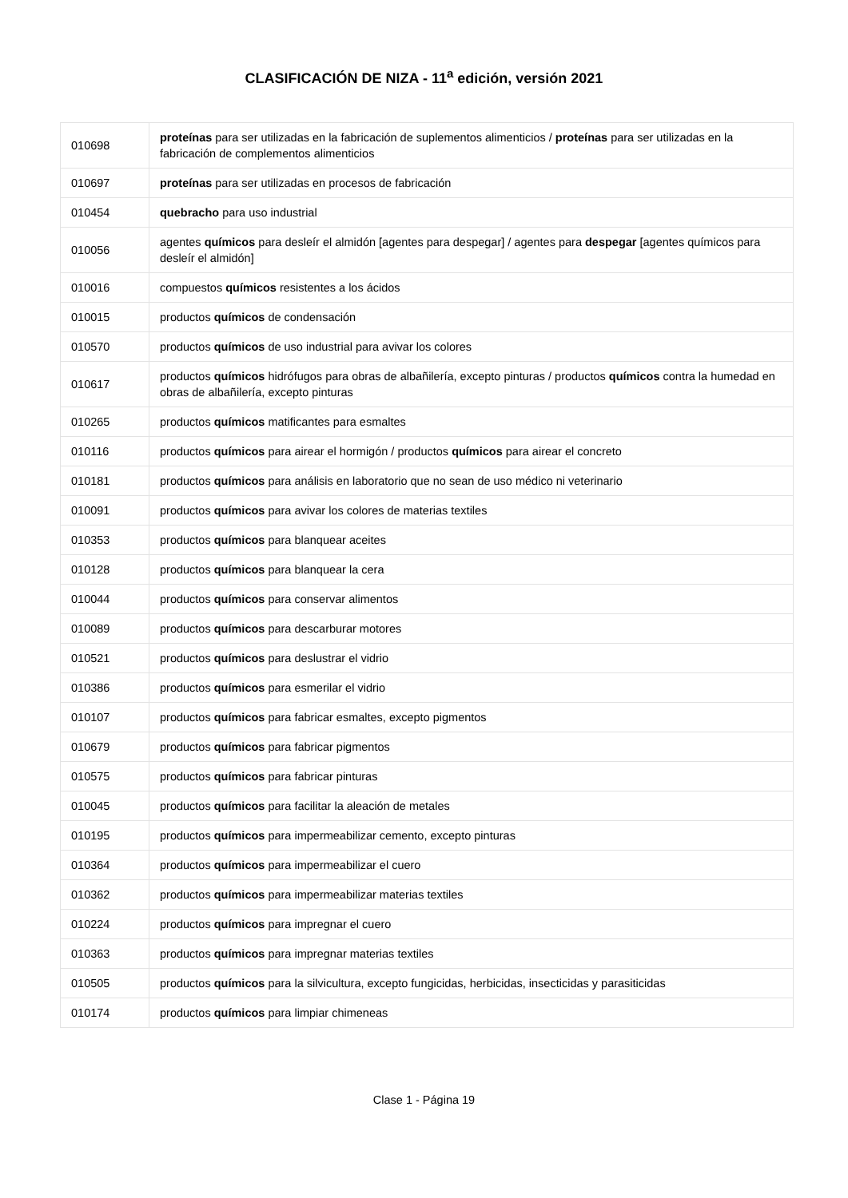CLASIFICACIÓN DE NIZA - 11<sup>a</sup> edición, versión 2021
| 010698 | proteínas para ser utilizadas en la fabricación de suplementos alimenticios / proteínas para ser utilizadas en la fabricación de complementos alimenticios |
| 010697 | proteínas para ser utilizadas en procesos de fabricación |
| 010454 | quebracho para uso industrial |
| 010056 | agentes químicos para desleír el almidón [agentes para despegar] / agentes para despegar [agentes químicos para desleír el almidón] |
| 010016 | compuestos químicos resistentes a los ácidos |
| 010015 | productos químicos de condensación |
| 010570 | productos químicos de uso industrial para avivar los colores |
| 010617 | productos químicos hidrófugos para obras de albañilería, excepto pinturas / productos químicos contra la humedad en obras de albañilería, excepto pinturas |
| 010265 | productos químicos matificantes para esmaltes |
| 010116 | productos químicos para airear el hormigón / productos químicos para airear el concreto |
| 010181 | productos químicos para análisis en laboratorio que no sean de uso médico ni veterinario |
| 010091 | productos químicos para avivar los colores de materias textiles |
| 010353 | productos químicos para blanquear aceites |
| 010128 | productos químicos para blanquear la cera |
| 010044 | productos químicos para conservar alimentos |
| 010089 | productos químicos para descarburar motores |
| 010521 | productos químicos para deslustrar el vidrio |
| 010386 | productos químicos para esmerilar el vidrio |
| 010107 | productos químicos para fabricar esmaltes, excepto pigmentos |
| 010679 | productos químicos para fabricar pigmentos |
| 010575 | productos químicos para fabricar pinturas |
| 010045 | productos químicos para facilitar la aleación de metales |
| 010195 | productos químicos para impermeabilizar cemento, excepto pinturas |
| 010364 | productos químicos para impermeabilizar el cuero |
| 010362 | productos químicos para impermeabilizar materias textiles |
| 010224 | productos químicos para impregnar el cuero |
| 010363 | productos químicos para impregnar materias textiles |
| 010505 | productos químicos para la silvicultura, excepto fungicidas, herbicidas, insecticidas y parasiticidas |
| 010174 | productos químicos para limpiar chimeneas |
Clase 1 - Página 19